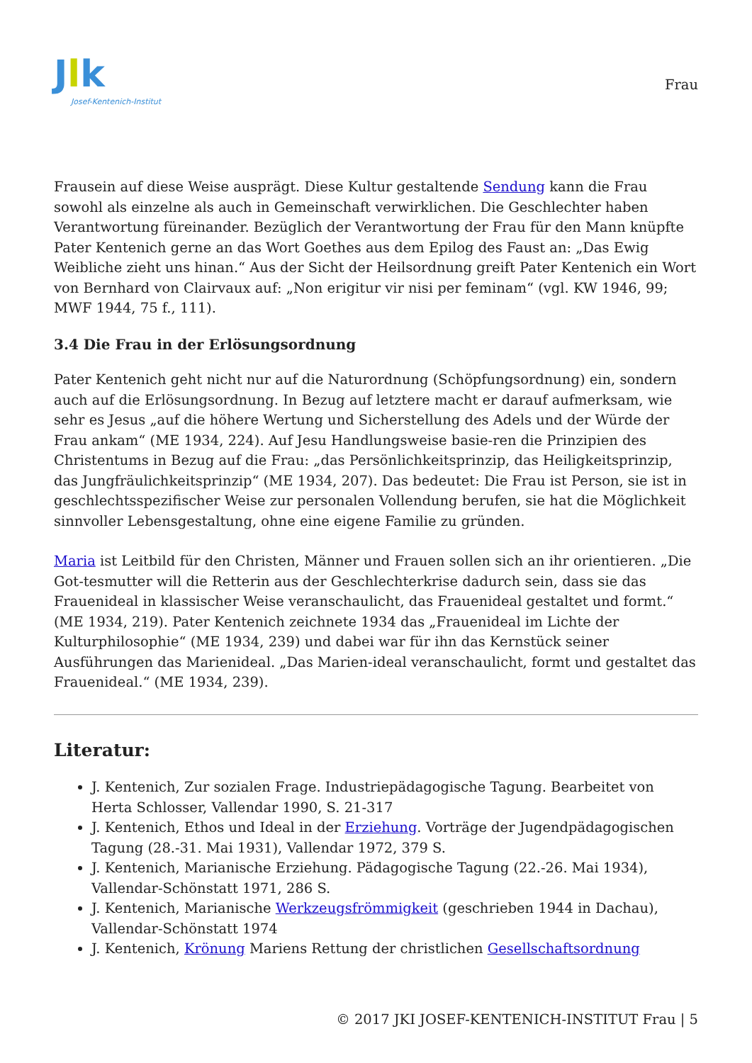Jlk
Josef-Kentenich-Institut
Frau
Frausein auf diese Weise ausprägt. Diese Kultur gestaltende Sendung kann die Frau sowohl als einzelne als auch in Gemeinschaft verwirklichen. Die Geschlechter haben Verantwortung füreinander. Bezüglich der Verantwortung der Frau für den Mann knüpfte Pater Kentenich gerne an das Wort Goethes aus dem Epilog des Faust an: „Das Ewig Weibliche zieht uns hinan.“ Aus der Sicht der Heilsordnung greift Pater Kentenich ein Wort von Bernhard von Clairvaux auf: „Non erigitur vir nisi per feminam“ (vgl. KW 1946, 99; MWF 1944, 75 f., 111).
3.4 Die Frau in der Erlösungsordnung
Pater Kentenich geht nicht nur auf die Naturordnung (Schöpfungsordnung) ein, sondern auch auf die Erlösungsordnung. In Bezug auf letztere macht er darauf aufmerksam, wie sehr es Jesus „auf die höhere Wertung und Sicherstellung des Adels und der Würde der Frau ankam“ (ME 1934, 224). Auf Jesu Handlungsweise basie-ren die Prinzipien des Christentums in Bezug auf die Frau: „das Persönlichkeitsprinzip, das Heiligkeitsprinzip, das Jungfräulichkeitsprinzip“ (ME 1934, 207). Das bedeutet: Die Frau ist Person, sie ist in geschlechtsspezifischer Weise zur personalen Vollendung berufen, sie hat die Möglichkeit sinnvoller Lebensgestaltung, ohne eine eigene Familie zu gründen.
Maria ist Leitbild für den Christen, Männer und Frauen sollen sich an ihr orientieren. „Die Got-tesmutter will die Retterin aus der Geschlechterkrise dadurch sein, dass sie das Frauenideal in klassischer Weise veranschaulicht, das Frauenideal gestaltet und formt.“ (ME 1934, 219). Pater Kentenich zeichnete 1934 das „Frauenideal im Lichte der Kulturphilosophie“ (ME 1934, 239) und dabei war für ihn das Kernstück seiner Ausführungen das Marienideal. „Das Marien-ideal veranschaulicht, formt und gestaltet das Frauenideal.“ (ME 1934, 239).
Literatur:
J. Kentenich, Zur sozialen Frage. Industriepädagogische Tagung. Bearbeitet von Herta Schlosser, Vallendar 1990, S. 21-317
J. Kentenich, Ethos und Ideal in der Erziehung. Vorträge der Jugendpädagogischen Tagung (28.-31. Mai 1931), Vallendar 1972, 379 S.
J. Kentenich, Marianische Erziehung. Pädagogische Tagung (22.-26. Mai 1934), Vallendar-Schönstatt 1971, 286 S.
J. Kentenich, Marianische Werkzeugsfrömmigkeit (geschrieben 1944 in Dachau), Vallendar-Schönstatt 1974
J. Kentenich, Krönung Mariens Rettung der christlichen Gesellschaftsordnung
© 2017 JKI JOSEF-KENTENICH-INSTITUT Frau | 5